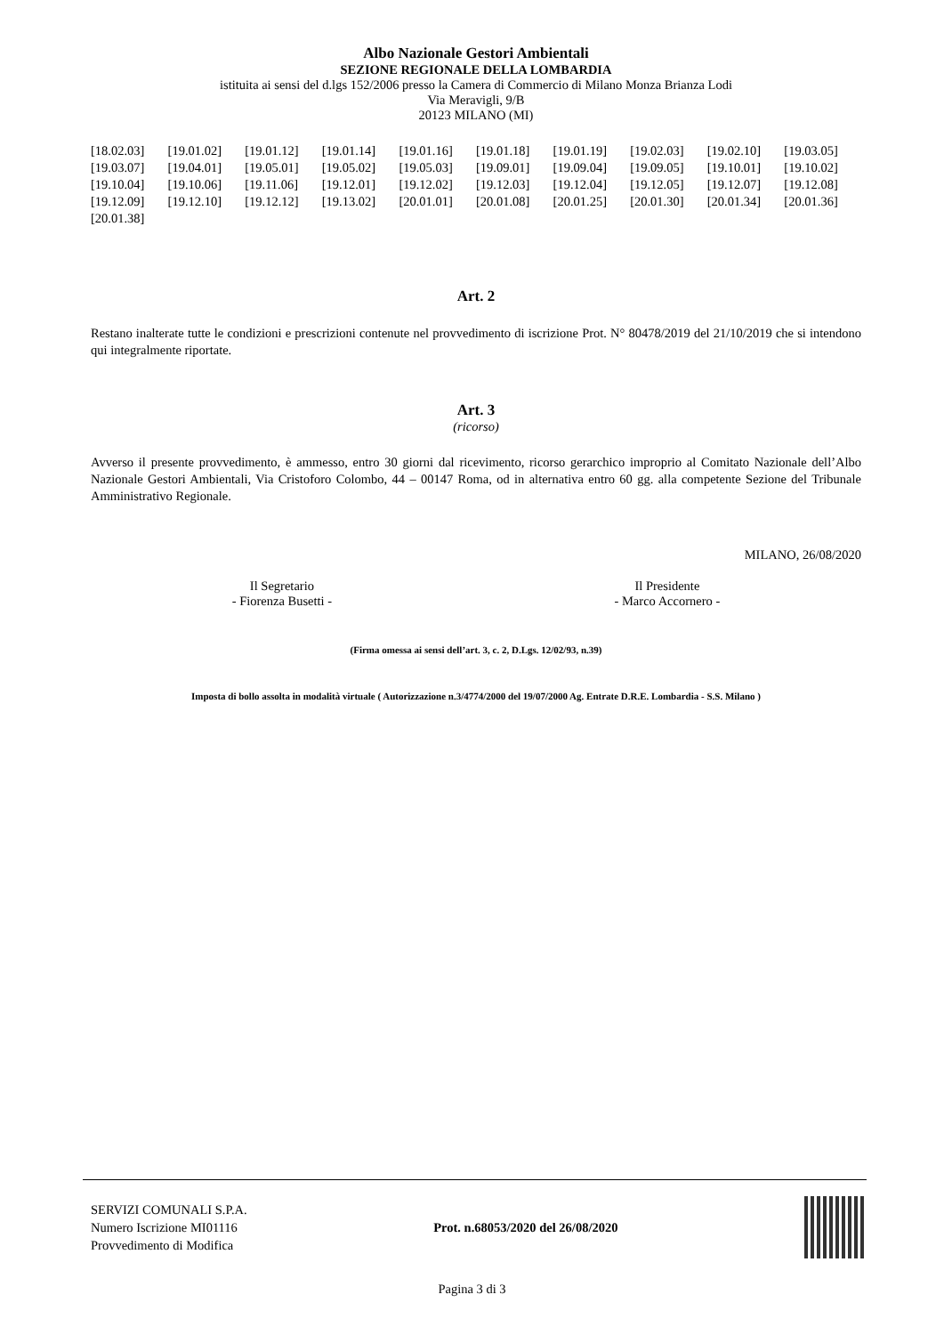Albo Nazionale Gestori Ambientali
SEZIONE REGIONALE DELLA LOMBARDIA
istituita ai sensi del d.lgs 152/2006 presso la Camera di Commercio di Milano Monza Brianza Lodi
Via Meravigli, 9/B
20123 MILANO (MI)
| [18.02.03] | [19.01.02] | [19.01.12] | [19.01.14] | [19.01.16] | [19.01.18] | [19.01.19] | [19.02.03] | [19.02.10] | [19.03.05] |
| [19.03.07] | [19.04.01] | [19.05.01] | [19.05.02] | [19.05.03] | [19.09.01] | [19.09.04] | [19.09.05] | [19.10.01] | [19.10.02] |
| [19.10.04] | [19.10.06] | [19.11.06] | [19.12.01] | [19.12.02] | [19.12.03] | [19.12.04] | [19.12.05] | [19.12.07] | [19.12.08] |
| [19.12.09] | [19.12.10] | [19.12.12] | [19.13.02] | [20.01.01] | [20.01.08] | [20.01.25] | [20.01.30] | [20.01.34] | [20.01.36] |
| [20.01.38] | | | | | | | | | |
Art. 2
Restano inalterate tutte le condizioni e prescrizioni contenute nel provvedimento di iscrizione Prot. N° 80478/2019 del 21/10/2019 che si intendono qui integralmente riportate.
Art. 3
(ricorso)
Avverso il presente provvedimento, è ammesso, entro 30 giorni dal ricevimento, ricorso gerarchico improprio al Comitato Nazionale dell’Albo Nazionale Gestori Ambientali, Via Cristoforo Colombo, 44 – 00147 Roma, od in alternativa entro 60 gg. alla competente Sezione del Tribunale Amministrativo Regionale.
MILANO, 26/08/2020
Il Segretario
- Fiorenza Busetti -
Il Presidente
- Marco Accornero -
(Firma omessa ai sensi dell’art. 3, c. 2, D.Lgs. 12/02/93, n.39)
Imposta di bollo assolta in modalità virtuale ( Autorizzazione n.3/4774/2000 del 19/07/2000 Ag. Entrate D.R.E. Lombardia - S.S. Milano )
SERVIZI COMUNALI S.P.A.
Numero Iscrizione MI01116
Provvedimento di Modifica
Prot. n.68053/2020 del 26/08/2020
Pagina 3 di 3